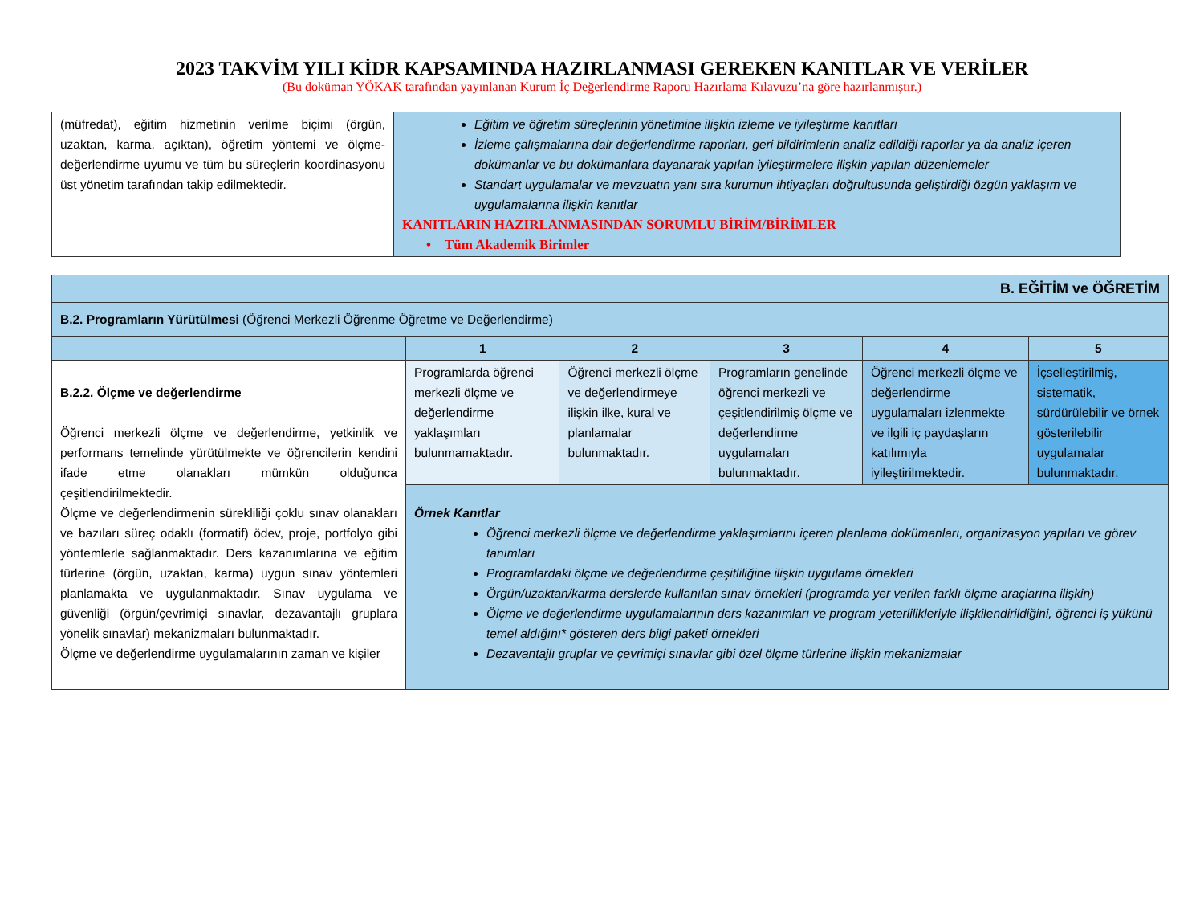2023 TAKVİM YILI KİDR KAPSAMINDA HAZIRLANMASI GEREKEN KANITLAR VE VERİLER
(Bu doküman YÖKAK tarafından yayınlanan Kurum İç Değerlendirme Raporu Hazırlama Kılavuzu’na göre hazırlanmıştır.)
| (müfredat), eğitim hizmetinin verilme biçimi (örgün, uzaktan, karma, açıktan), öğretim yöntemi ve ölçme-değerlendirme uyumu ve tüm bu süreçlerin koordinasyonu üst yönetim tarafından takip edilmektedir. | Eğitim ve öğretim süreçlerinin yönetimine ilişkin izleme ve iyileştirme kanıtları İzleme çalışmalarına dair değerlendirme raporları, geri bildirimlerin analiz edildiği raporlar ya da analiz içeren dokümanlar ve bu dokümanlara dayanarak yapılan iyileştirmelere ilişkin yapılan düzenlemeler Standart uygulamalar ve mevzuatın yanı sıra kurumun ihtiyaçları doğrultusunda geliştirdiği özgün yaklaşım ve uygulamalarına ilişkin kanıtlar KANITLARIN HAZIRLANMASINDAN SORUMLU BİRİM/BİRİMLER • Tüm Akademik Birimler |
| B. EĞİTİM ve ÖĞRETİM | | | | | |
| B.2. Programların Yürütülmesi (Öğrenci Merkezli Öğrenme Öğretme ve Değerlendirme) | | | | | |
| | 1 | 2 | 3 | 4 | 5 |
| B.2.2. Ölçme ve değerlendirme Öğrenci merkezli ölçme ve değerlendirme, yetkinlik ve performans temelinde yürütülmekte ve öğrencilerin kendini ifade etme olanakları mümkün olduğunca çeşitlendirilmektedir. Ölçme ve değerlendirmenin sürekliliği çoklu sınav olanakları ve bazıları süreç odaklı (formatif) ödev, proje, portfolyo gibi yöntemlerle sağlanmaktadır. Ders kazanımlarına ve eğitim türlerine (örgün, uzaktan, karma) uygun sınav yöntemleri planlamakta ve uygulanmaktadır. Sınav uygulama ve güvenliği (örgün/çevrimiçi sınavlar, dezavantajlı gruplara yönelik sınavlar) mekanizmaları bulunmaktadır. Ölçme ve değerlendirme uygulamalarının zaman ve kişiler | Programlarda öğrenci merkezli ölçme ve değerlendirme yaklaşımları bulunmamaktadır. | Öğrenci merkezli ölçme ve değerlendirmeye ilişkin ilke, kural ve planlamalar bulunmaktadır. | Programların genelinde öğrenci merkezli ve çeşitlendirilmiş ölçme ve değerlendirme uygulamaları bulunmaktadır. | Öğrenci merkezli ölçme ve değerlendirme uygulamaları izlenmekte ve ilgili iç paydaşların katılımıyla iyileştirilmektedir. | İçselleştirilmiş, sistematik, sürdürülebilir ve örnek gösterilebilir uygulamalar bulunmaktadır. |
| | Örnek Kanıtlar Öğrenci merkezli ölçme ve değerlendirme yaklaşımlarını içeren planlama dokümanları, organizasyon yapıları ve görev tanımları Programlardaki ölçme ve değerlendirme çeşitliliğine ilişkin uygulama örnekleri Örgün/uzaktan/karma derslerde kullanılan sınav örnekleri (programda yer verilen farklı ölçme araçlarına ilişkin) Ölçme ve değerlendirme uygulamalarının ders kazanımları ve program yeterlilikleriyle ilişkilendirildiğini, öğrenci iş yükünü temel aldığını* gösteren ders bilgi paketi örnekleri Dezavantajlı gruplar ve çevrimiçi sınavlar gibi özel ölçme türlerine ilişkin mekanizmalar | | | | |